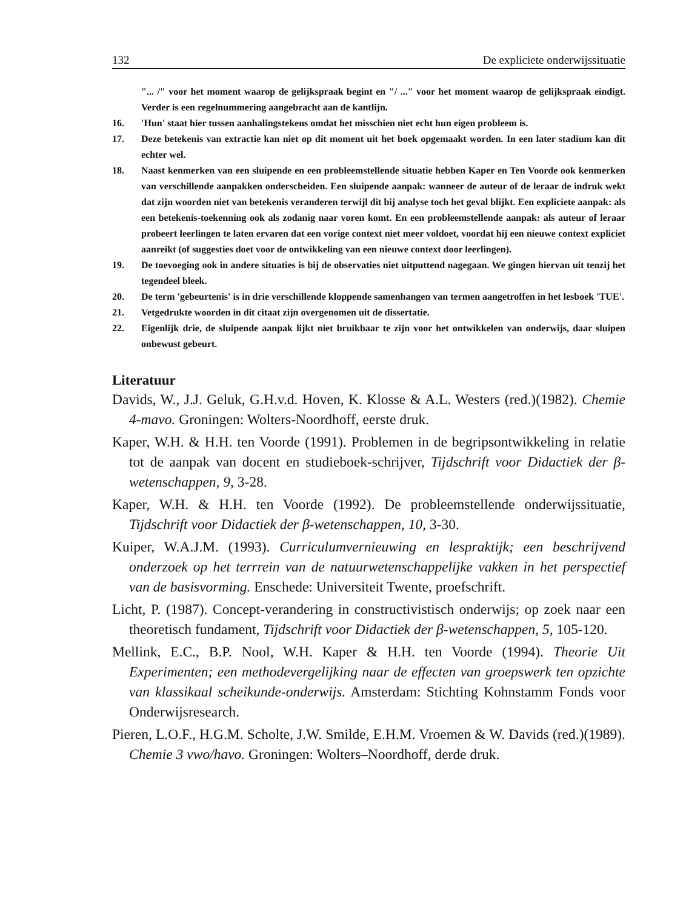132 De expliciete onderwijssituatie
"... /" voor het moment waarop de gelijkspraak begint en "/ ..." voor het moment waarop de gelijkspraak eindigt. Verder is een regelnummering aangebracht aan de kantlijn.
16. 'Hun' staat hier tussen aanhalingstekens omdat het misschien niet echt hun eigen probleem is.
17. Deze betekenis van extractie kan niet op dit moment uit het boek opgemaakt worden. In een later stadium kan dit echter wel.
18. Naast kenmerken van een sluipende en een probleemstellende situatie hebben Kaper en Ten Voorde ook kenmerken van verschillende aanpakken onderscheiden. Een sluipende aanpak: wanneer de auteur of de leraar de indruk wekt dat zijn woorden niet van betekenis veranderen terwijl dit bij analyse toch het geval blijkt. Een expliciete aanpak: als een betekenis-toekenning ook als zodanig naar voren komt. En een probleemstellende aanpak: als auteur of leraar probeert leerlingen te laten ervaren dat een vorige context niet meer voldoet, voordat hij een nieuwe context expliciet aanreikt (of suggesties doet voor de ontwikkeling van een nieuwe context door leerlingen).
19. De toevoeging ook in andere situaties is bij de observaties niet uitputtend nagegaan. We gingen hiervan uit tenzij het tegendeel bleek.
20. De term 'gebeurtenis' is in drie verschillende kloppende samenhangen van termen aangetroffen in het lesboek 'TUE'.
21. Vetgedrukte woorden in dit citaat zijn overgenomen uit de dissertatie.
22. Eigenlijk drie, de sluipende aanpak lijkt niet bruikbaar te zijn voor het ontwikkelen van onderwijs, daar sluipen onbewust gebeurt.
Literatuur
Davids, W., J.J. Geluk, G.H.v.d. Hoven, K. Klosse & A.L. Westers (red.)(1982). Chemie 4-mavo. Groningen: Wolters-Noordhoff, eerste druk.
Kaper, W.H. & H.H. ten Voorde (1991). Problemen in de begripsontwikkeling in relatie tot de aanpak van docent en studieboek-schrijver, Tijdschrift voor Didactiek der β-wetenschappen, 9, 3-28.
Kaper, W.H. & H.H. ten Voorde (1992). De probleemstellende onderwijssituatie, Tijdschrift voor Didactiek der β-wetenschappen, 10, 3-30.
Kuiper, W.A.J.M. (1993). Curriculumvernieuwing en lespraktijk; een beschrijvend onderzoek op het terrrein van de natuurwetenschappelijke vakken in het perspectief van de basisvorming. Enschede: Universiteit Twente, proefschrift.
Licht, P. (1987). Concept-verandering in constructivistisch onderwijs; op zoek naar een theoretisch fundament, Tijdschrift voor Didactiek der β-wetenschappen, 5, 105-120.
Mellink, E.C., B.P. Nool, W.H. Kaper & H.H. ten Voorde (1994). Theorie Uit Experimenten; een methodevergelijking naar de effecten van groepswerk ten opzichte van klassikaal scheikunde-onderwijs. Amsterdam: Stichting Kohnstamm Fonds voor Onderwijsresearch.
Pieren, L.O.F., H.G.M. Scholte, J.W. Smilde, E.H.M. Vroemen & W. Davids (red.)(1989). Chemie 3 vwo/havo. Groningen: Wolters–Noordhoff, derde druk.